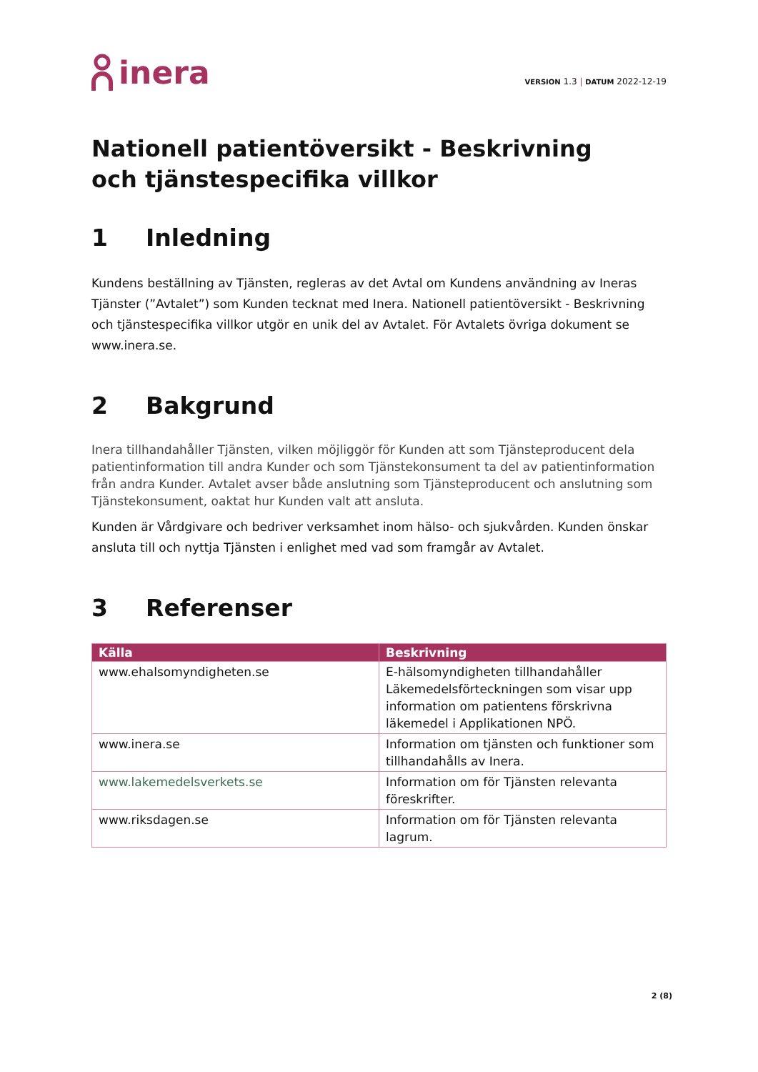inera
VERSION 1.3 | DATUM 2022-12-19
Nationell patientöversikt - Beskrivning
och tjänstespecifika villkor
1 Inledning
Kundens beställning av Tjänsten, regleras av det Avtal om Kundens användning av Ineras Tjänster (”Avtalet”) som Kunden tecknat med Inera. Nationell patientöversikt - Beskrivning och tjänstespecifika villkor utgör en unik del av Avtalet. För Avtalets övriga dokument se www.inera.se.
2 Bakgrund
Inera tillhandahåller Tjänsten, vilken möjliggör för Kunden att som Tjänsteproducent dela patientinformation till andra Kunder och som Tjänstekonsument ta del av patientinformation från andra Kunder. Avtalet avser både anslutning som Tjänsteproducent och anslutning som Tjänstekonsument, oaktat hur Kunden valt att ansluta.
Kunden är Vårdgivare och bedriver verksamhet inom hälso- och sjukvården. Kunden önskar ansluta till och nyttja Tjänsten i enlighet med vad som framgår av Avtalet.
3 Referenser
| Källa | Beskrivning |
| --- | --- |
| www.ehalsomyndigheten.se | E-hälsomyndigheten tillhandahåller Läkemedelsförteckningen som visar upp information om patientens förskrivna läkemedel i Applikationen NPÖ. |
| www.inera.se | Information om tjänsten och funktioner som tillhandahålls av Inera. |
| www.lakemedelsverkets.se | Information om för Tjänsten relevanta föreskrifter. |
| www.riksdagen.se | Information om för Tjänsten relevanta lagrum. |
2 (8)